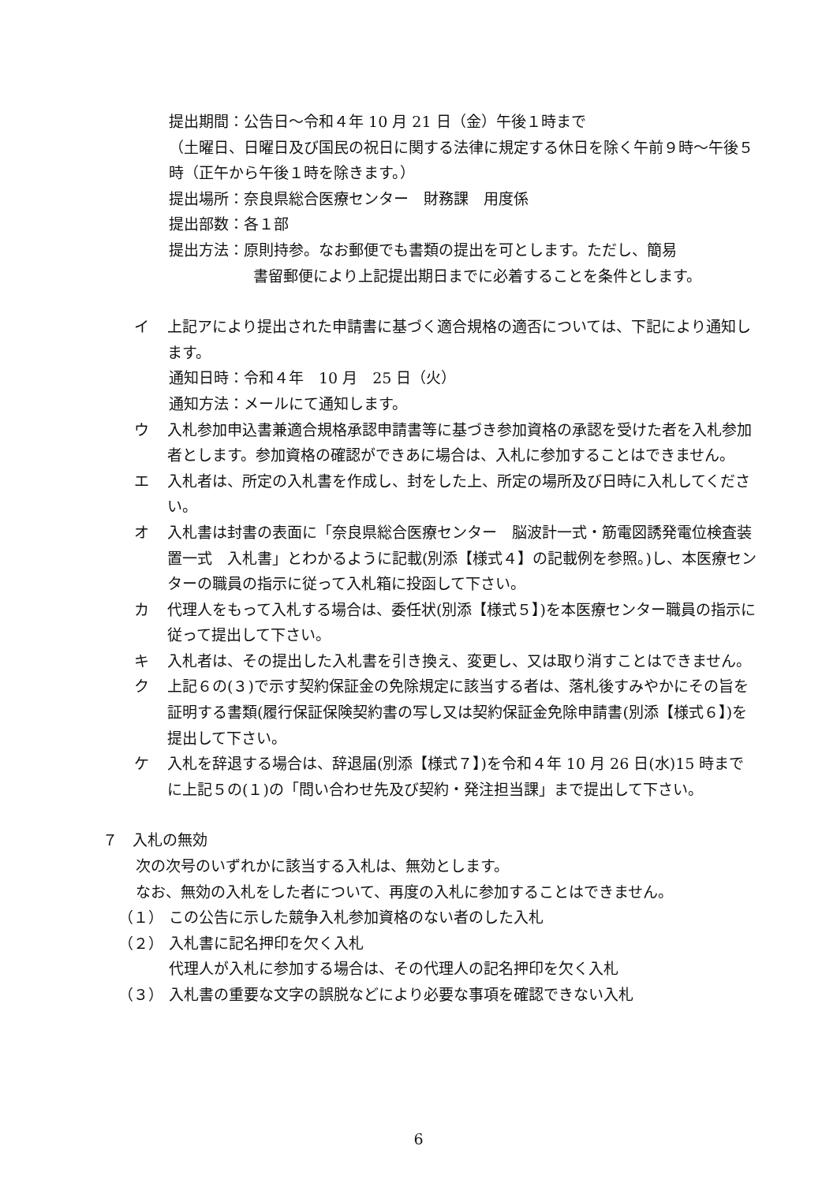提出期間：公告日～令和４年 10 月 21 日（金）午後１時まで
（土曜日、日曜日及び国民の祝日に関する法律に規定する休日を除く午前９時～午後５時（正午から午後１時を除きます。）
提出場所：奈良県総合医療センター　財務課　用度係
提出部数：各１部
提出方法：原則持参。なお郵便でも書類の提出を可とします。ただし、簡易
書留郵便により上記提出期日までに必着することを条件とします。
イ 上記アにより提出された申請書に基づく適合規格の適否については、下記により通知します。
通知日時：令和４年　10 月　25 日（火）
通知方法：メールにて通知します。
ウ 入札参加申込書兼適合規格承認申請書等に基づき参加資格の承認を受けた者を入札参加者とします。参加資格の確認ができあに場合は、入札に参加することはできません。
エ 入札者は、所定の入札書を作成し、封をした上、所定の場所及び日時に入札してください。
オ 入札書は封書の表面に「奈良県総合医療センター　脳波計一式・筋電図誘発電位検査装置一式　入札書」とわかるように記載(別添【様式４】の記載例を参照。)し、本医療センターの職員の指示に従って入札箱に投函して下さい。
カ 代理人をもって入札する場合は、委任状(別添【様式５】)を本医療センター職員の指示に従って提出して下さい。
キ 入札者は、その提出した入札書を引き換え、変更し、又は取り消すことはできません。
ク 上記６の(３)で示す契約保証金の免除規定に該当する者は、落札後すみやかにその旨を証明する書類(履行保証保険契約書の写し又は契約保証金免除申請書(別添【様式６】)を提出して下さい。
ケ 入札を辞退する場合は、辞退届(別添【様式７】)を令和４年 10 月 26 日(水)15 時までに上記５の(１)の「問い合わせ先及び契約・発注担当課」まで提出して下さい。
７　入札の無効
次の次号のいずれかに該当する入札は、無効とします。
なお、無効の入札をした者について、再度の入札に参加することはできません。
（１） この公告に示した競争入札参加資格のない者のした入札
（２） 入札書に記名押印を欠く入札
代理人が入札に参加する場合は、その代理人の記名押印を欠く入札
（３） 入札書の重要な文字の誤脱などにより必要な事項を確認できない入札
6